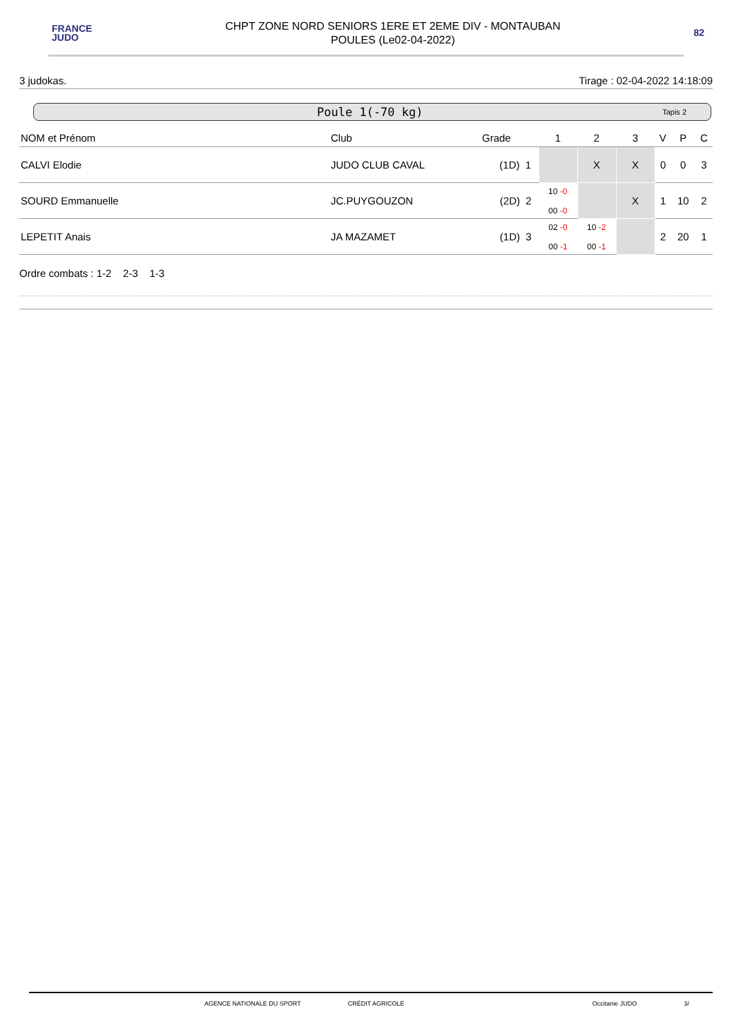FRANCE
JUDO
CHPT ZONE NORD SENIORS 1ERE ET 2EME DIV - MONTAUBAN
POULES (Le02-04-2022)
82
3 judokas. Tirage : 02-04-2022 14:18:09
Poule 1(-70 kg) Tapis 2
| NOM et Prénom | Club | Grade | 1 | 2 | 3 | V | P | C |
| --- | --- | --- | --- | --- | --- | --- | --- | --- |
| CALVI Elodie | JUDO CLUB CAVAL | (1D) 1 | | X | X | 0 | 0 | 3 |
| SOURD Emmanuelle | JC.PUYGOUZON | (2D) 2 | 10 -0 00 -0 | | X | 1 | 10 | 2 |
| LEPETIT Anais | JA MAZAMET | (1D) 3 | 02 -0 00 -1 | 10 -2 00 -1 | | 2 | 20 | 1 |
Ordre combats : 1-2 2-3 1-3
AGENCE NATIONALE DU SPORT CRÉDIT AGRICOLE Occitanie JUDO 3/